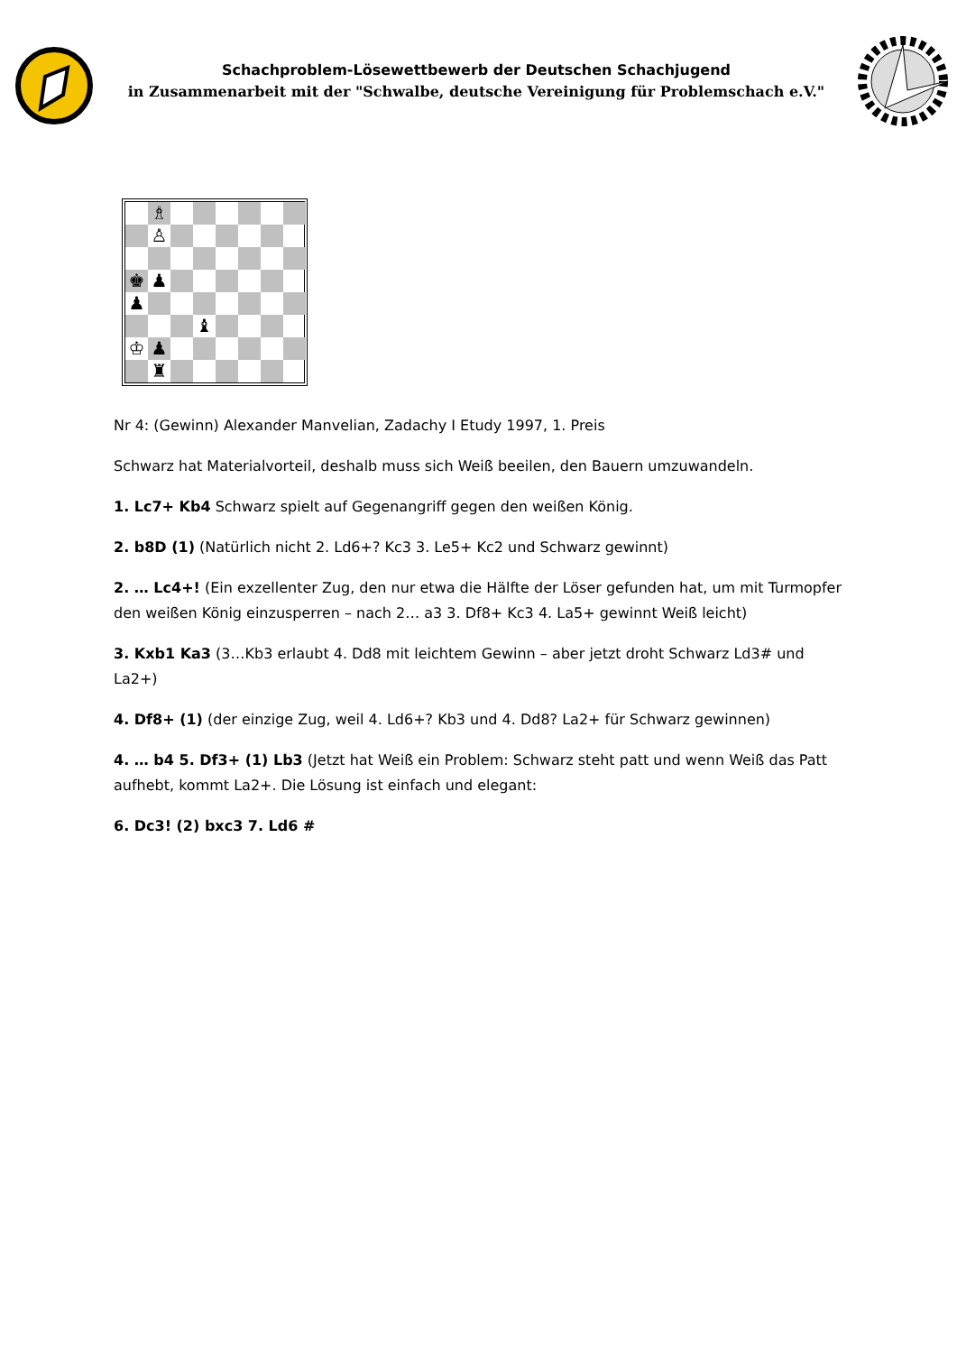Schachproblem-Lösewettbewerb der Deutschen Schachjugend
in Zusammenarbeit mit der "Schwalbe, deutsche Vereinigung für Problemschach e.V."
♗
♙
♚
♟
♟
♝
♔
♟
♜
Nr 4: (Gewinn) Alexander Manvelian, Zadachy I Etudy 1997, 1. Preis
Schwarz hat Materialvorteil, deshalb muss sich Weiß beeilen, den Bauern umzuwandeln.
1. Lc7+ Kb4 Schwarz spielt auf Gegenangriff gegen den weißen König.
2. b8D (1) (Natürlich nicht 2. Ld6+? Kc3 3. Le5+ Kc2 und Schwarz gewinnt)
2. … Lc4+! (Ein exzellenter Zug, den nur etwa die Hälfte der Löser gefunden hat, um mit Turmopfer den weißen König einzusperren – nach 2… a3 3. Df8+ Kc3 4. La5+ gewinnt Weiß leicht)
3. Kxb1 Ka3 (3…Kb3 erlaubt 4. Dd8 mit leichtem Gewinn – aber jetzt droht Schwarz Ld3# und La2+)
4. Df8+ (1) (der einzige Zug, weil 4. Ld6+? Kb3 und 4. Dd8? La2+ für Schwarz gewinnen)
4. … b4 5. Df3+ (1) Lb3 (Jetzt hat Weiß ein Problem: Schwarz steht patt und wenn Weiß das Patt aufhebt, kommt La2+. Die Lösung ist einfach und elegant:
6. Dc3! (2) bxc3 7. Ld6 #